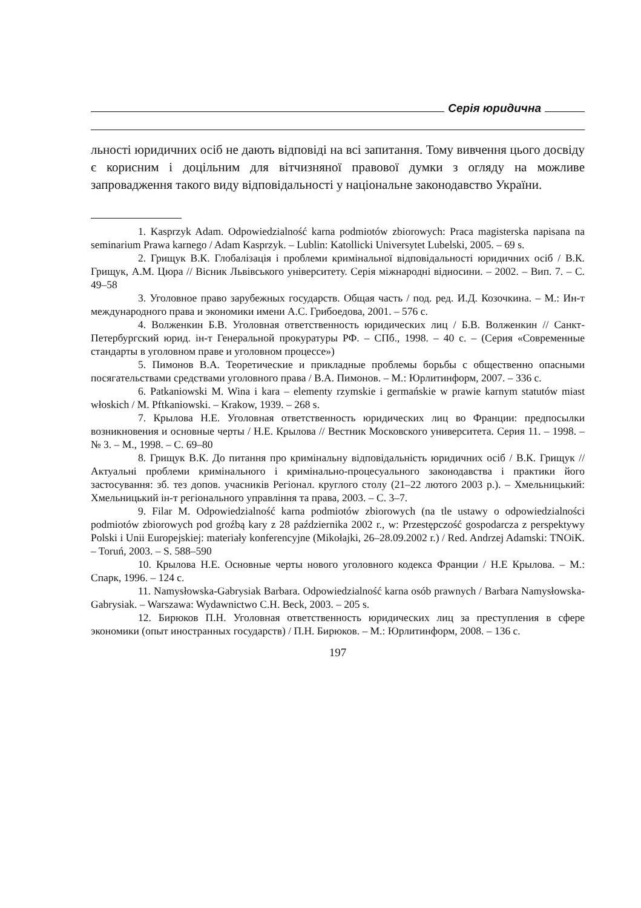Серія юридична
льності юридичних осіб не дають відповіді на всі запитання. Тому вивчення цього досвіду є корисним і доцільним для вітчизняної правової думки з огляду на можливе запровадження такого виду відповідальності у національне законодавство України.
1. Kasprzyk Adam. Odpowiedzialność karna podmiotów zbiorowych: Praca magisterska napisana na seminarium Prawa karnego / Adam Kasprzyk. – Lublin: Katollicki Universytet Lubelski, 2005. – 69 s.
2. Грищук В.К. Глобалізація і проблеми кримінальної відповідальності юридичних осіб / В.К. Грищук, А.М. Цюра // Вісник Львівського університету. Серія міжнародні відносини. – 2002. – Вип. 7. – С. 49–58
3. Уголовное право зарубежных государств. Общая часть / под. ред. И.Д. Козочкина. – М.: Ин-т международного права и экономики имени А.С. Грибоедова, 2001. – 576 с.
4. Волженкин Б.В. Уголовная ответственность юридических лиц / Б.В. Волженкин // Санкт-Петербургский юрид. ін-т Генеральной прокуратуры РФ. – СПб., 1998. – 40 с. – (Серия «Современные стандарты в уголовном праве и уголовном процессе»)
5. Пимонов В.А. Теоретические и прикладные проблемы борьбы с общественно опасными посягательствами средствами уголовного права / В.А. Пимонов. – М.: Юрлитинформ, 2007. – 336 с.
6. Patkaniowski M. Wina i kara – elementy rzymskie i germańskie w prawie karnym statutów miast włoskich / M. Pftkaniowski. – Krakow, 1939. – 268 s.
7. Крылова Н.Е. Уголовная ответственность юридических лиц во Франции: предпосылки возникновения и основные черты / Н.Е. Крылова // Вестник Московского университета. Серия 11. – 1998. – № 3. – М., 1998. – С. 69–80
8. Грищук В.К. До питання про кримінальну відповідальність юридичних осіб / В.К. Грищук // Актуальні проблеми кримінального і кримінально-процесуального законодавства і практики його застосування: зб. тез допов. учасників Регіонал. круглого столу (21–22 лютого 2003 р.). – Хмельницький: Хмельницький ін-т регіонального управління та права, 2003. – С. 3–7.
9. Filar M. Odpowiedzialność karna podmiotów zbiorowych (na tle ustawy o odpowiedzialności podmiotów zbiorowych pod groźbą kary z 28 października 2002 r., w: Przestępczość gospodarcza z perspektywy Polski i Unii Europejskiej: materiały konferencyjne (Mikołajki, 26–28.09.2002 r.) / Red. Andrzej Adamski: TNOiK. – Toruń, 2003. – S. 588–590
10. Крылова Н.Е. Основные черты нового уголовного кодекса Франции / Н.Е Крылова. – М.: Спарк, 1996. – 124 с.
11. Namysłowska-Gabrysiak Barbara. Odpowiedzialność karna osób prawnych / Barbara Namysłowska-Gabrysiak. – Warszawa: Wydawnictwo C.H. Beck, 2003. – 205 s.
12. Бирюков П.Н. Уголовная ответственность юридических лиц за преступления в сфере экономики (опыт иностранных государств) / П.Н. Бирюков. – М.: Юрлитинформ, 2008. – 136 с.
197